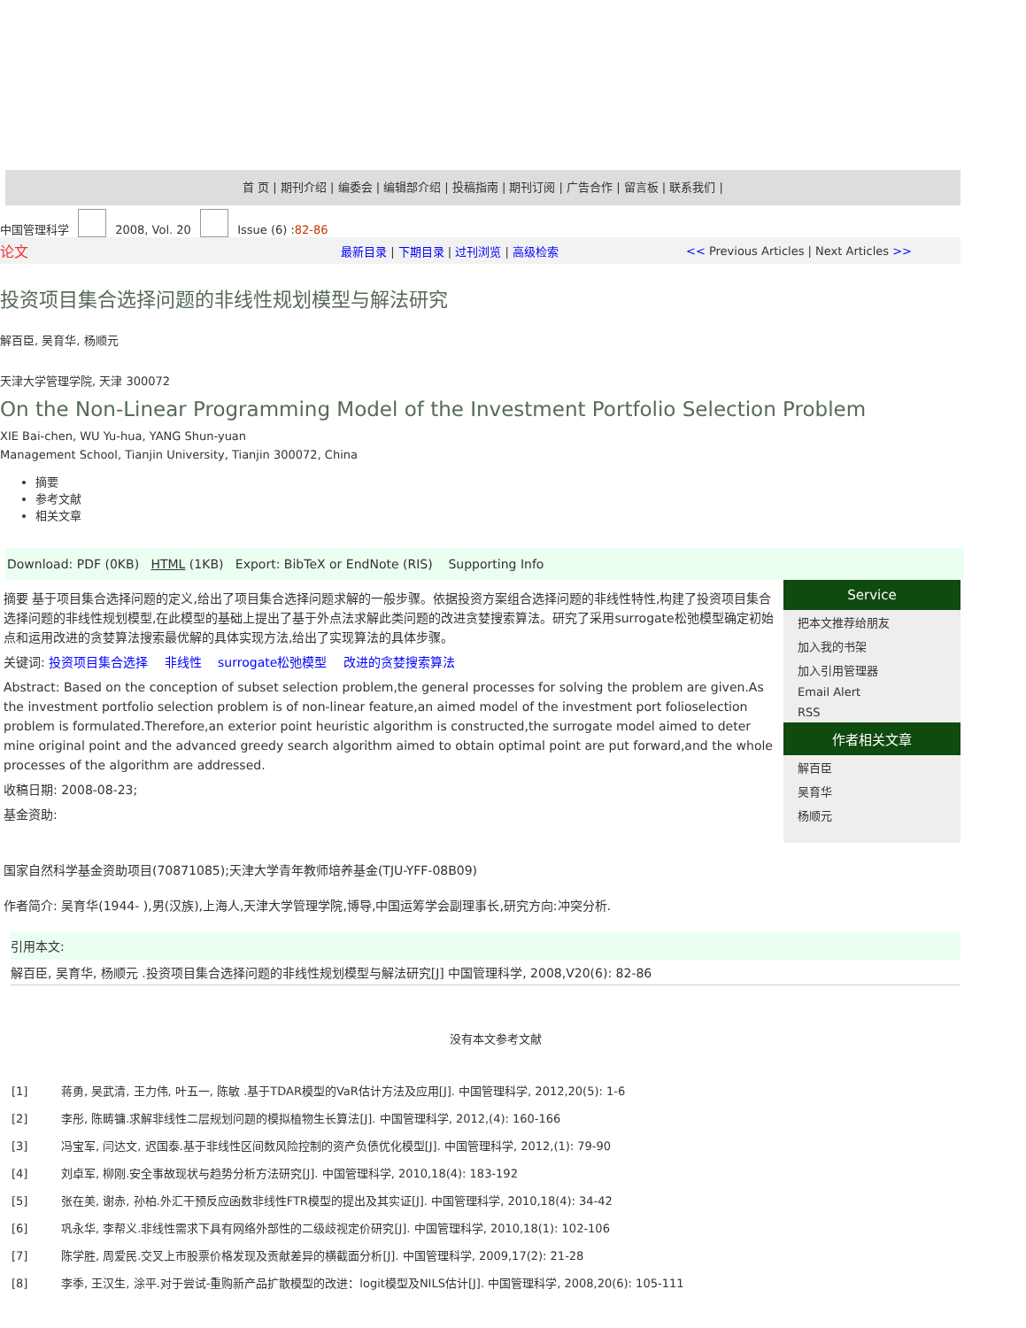首 页 | 期刊介绍 | 编委会 | 编辑部介绍 | 投稿指南 | 期刊订阅 | 广告合作 | 留言板 | 联系我们 |
中国管理科学 2008, Vol. 20 Issue (6) :82-86
论文 最新目录 | 下期目录 | 过刊浏览 | 高级检索 << Previous Articles | Next Articles >>
投资项目集合选择问题的非线性规划模型与解法研究
解百臣, 吴育华, 杨顺元
天津大学管理学院, 天津 300072
On the Non-Linear Programming Model of the Investment Portfolio Selection Problem
XIE Bai-chen, WU Yu-hua, YANG Shun-yuan
Management School, Tianjin University, Tianjin 300072, China
摘要
参考文献
相关文章
Download: PDF (0KB) HTML (1KB) Export: BibTeX or EndNote (RIS) Supporting Info
摘要 基于项目集合选择问题的定义,给出了项目集合选择问题求解的一般步骤。依据投资方案组合选择问题的非线性特性,构建了投资项目集合选择问题的非线性规划模型,在此模型的基础上提出了基于外点法求解此类问题的改进贪婪搜索算法。研究了采用surrogate松弛模型确定初始点和运用改进的贪婪算法搜索最优解的具体实现方法,给出了实现算法的具体步骤。
关键词: 投资项目集合选择 非线性 surrogate松弛模型 改进的贪婪搜索算法
Abstract: Based on the conception of subset selection problem,the general processes for solving the problem are given.As the investment portfolio selection problem is of non-linear feature,an aimed model of the investment port folioselection problem is formulated.Therefore,an exterior point heuristic algorithm is constructed,the surrogate model aimed to deter mine original point and the advanced greedy search algorithm aimed to obtain optimal point are put forward,and the whole processes of the algorithm are addressed.
收稿日期: 2008-08-23;
基金资助:
Service
把本文推荐给朋友
加入我的书架
加入引用管理器
Email Alert
RSS
作者相关文章
解百臣
吴育华
杨顺元
国家自然科学基金资助项目(70871085);天津大学青年教师培养基金(TJU-YFF-08B09)
作者简介: 吴育华(1944- ),男(汉族),上海人,天津大学管理学院,博导,中国运筹学会副理事长,研究方向:冲突分析.
引用本文:
解百臣, 吴育华, 杨顺元 .投资项目集合选择问题的非线性规划模型与解法研究[J] 中国管理科学, 2008,V20(6): 82-86
没有本文参考文献
[1] 蒋勇, 吴武清, 王力伟, 叶五一, 陈敏 .基于TDAR模型的VaR估计方法及应用[J]. 中国管理科学, 2012,20(5): 1-6
[2] 李彤, 陈畴镛.求解非线性二层规划问题的模拟植物生长算法[J]. 中国管理科学, 2012,(4): 160-166
[3] 冯宝军, 闫达文, 迟国泰.基于非线性区间数风险控制的资产负债优化模型[J]. 中国管理科学, 2012,(1): 79-90
[4] 刘卓军, 柳刚.安全事故现状与趋势分析方法研究[J]. 中国管理科学, 2010,18(4): 183-192
[5] 张在美, 谢赤, 孙柏.外汇干预反应函数非线性FTR模型的提出及其实证[J]. 中国管理科学, 2010,18(4): 34-42
[6] 巩永华, 李帮义.非线性需求下具有网络外部性的二级歧视定价研究[J]. 中国管理科学, 2010,18(1): 102-106
[7] 陈学胜, 周爱民.交叉上市股票价格发现及贡献差异的横截面分析[J]. 中国管理科学, 2009,17(2): 21-28
[8] 李季, 王汉生, 涂平.对于尝试-重购新产品扩散模型的改进：logit模型及NILS估计[J]. 中国管理科学, 2008,20(6): 105-111